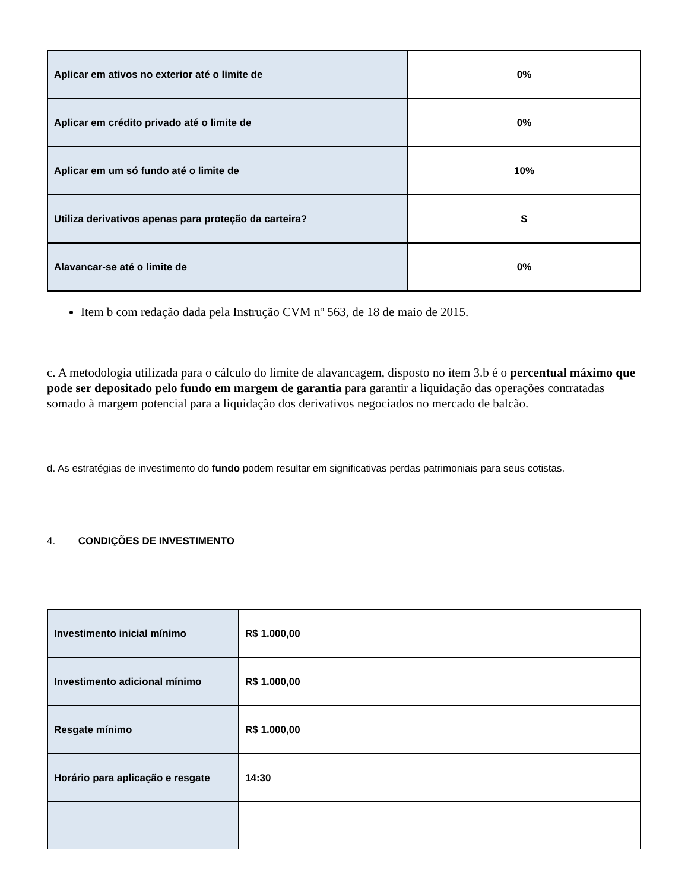| Aplicar em ativos no exterior até o limite de | 0% |
| Aplicar em crédito privado até o limite de | 0% |
| Aplicar em um só fundo até o limite de | 10% |
| Utiliza derivativos apenas para proteção da carteira? | S |
| Alavancar-se até o limite de | 0% |
Item b com redação dada pela Instrução CVM nº 563, de 18 de maio de 2015.
c. A metodologia utilizada para o cálculo do limite de alavancagem, disposto no item 3.b é o percentual máximo que pode ser depositado pelo fundo em margem de garantia para garantir a liquidação das operações contratadas somado à margem potencial para a liquidação dos derivativos negociados no mercado de balcão.
d. As estratégias de investimento do fundo podem resultar em significativas perdas patrimoniais para seus cotistas.
4. CONDIÇÕES DE INVESTIMENTO
| Investimento inicial mínimo | R$ 1.000,00 |
| Investimento adicional mínimo | R$ 1.000,00 |
| Resgate mínimo | R$ 1.000,00 |
| Horário para aplicação e resgate | 14:30 |